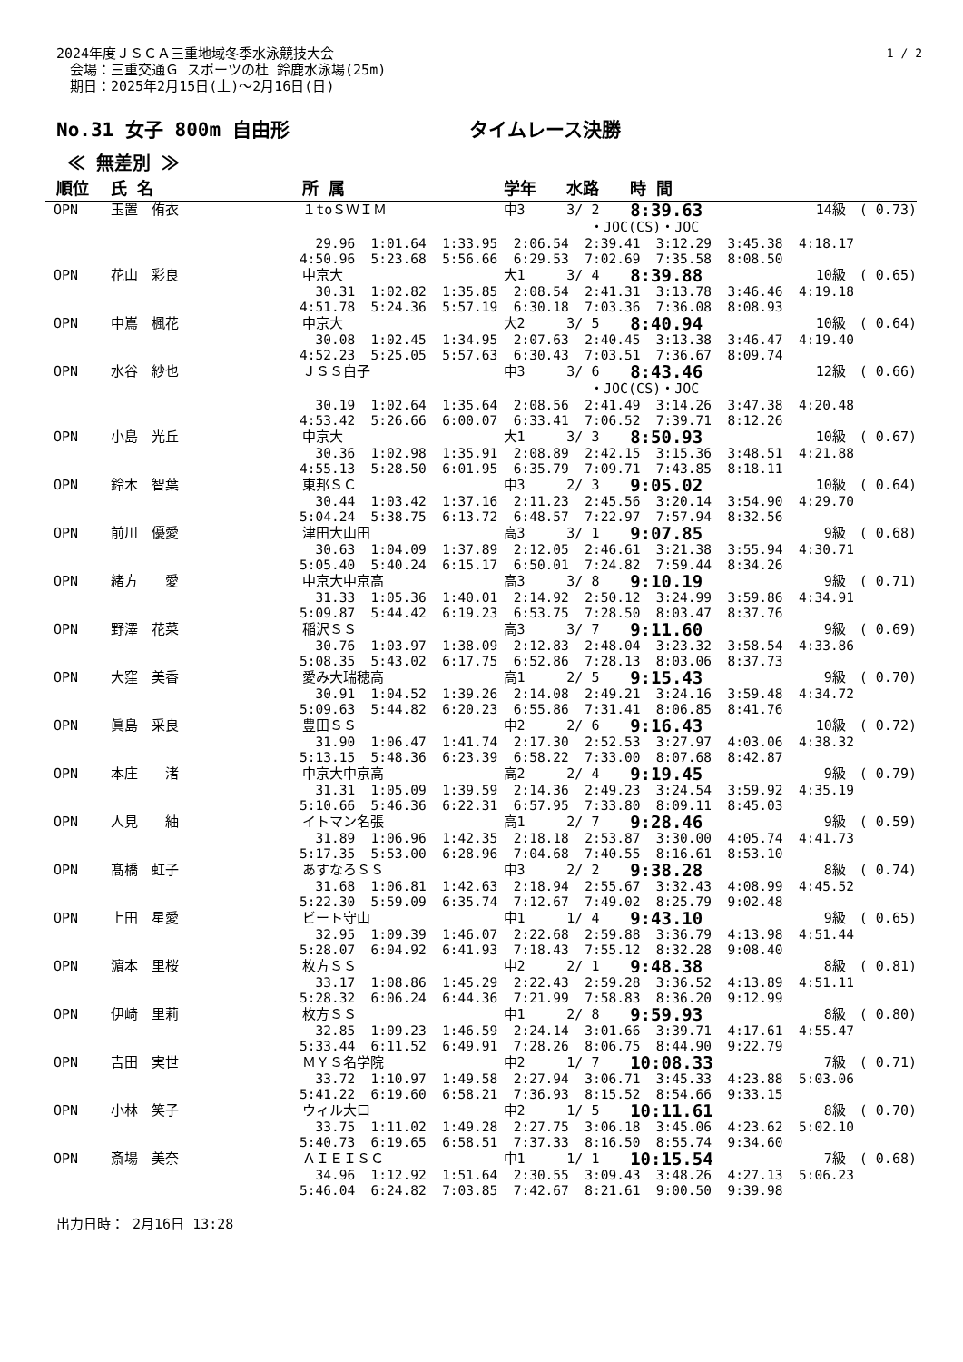1 / 2
2024年度ＪＳＣＡ三重地域冬季水泳競技大会
　会場：三重交通Ｇ スポーツの杜 鈴鹿水泳場(25m)
　期日：2025年2月15日(土)～2月16日(日)
No.31 女子 800m 自由形 タイムレース決勝
≪ 無差別 ≫
| 順位 | 氏 名 | 所 属 | 学年 | 水路 | 時 間 | |
| --- | --- | --- | --- | --- | --- | --- |
| OPN | 玉置 侑衣 | １toＳＷＩＭ | 中3 | 3/ 2 | 8:39.63 | 14級 ( 0.73) |
| ・JOC(CS)・JOC | | | | | | |
| 29.96 1:01.64 1:33.95 2:06.54 2:39.41 3:12.29 3:45.38 4:18.17 4:50.96 5:23.68 5:56.66 6:29.53 7:02.69 7:35.58 8:08.50 | | | | | | |
| OPN | 花山 彩良 | 中京大 | 大1 | 3/ 4 | 8:39.88 | 10級 ( 0.65) |
| 30.31 1:02.82 1:35.85 2:08.54 2:41.31 3:13.78 3:46.46 4:19.18 4:51.78 5:24.36 5:57.19 6:30.18 7:03.36 7:36.08 8:08.93 | | | | | | |
| OPN | 中嶌 楓花 | 中京大 | 大2 | 3/ 5 | 8:40.94 | 10級 ( 0.64) |
| 30.08 1:02.45 1:34.95 2:07.63 2:40.45 3:13.38 3:46.47 4:19.40 4:52.23 5:25.05 5:57.63 6:30.43 7:03.51 7:36.67 8:09.74 | | | | | | |
| OPN | 水谷 紗也 | ＪＳＳ白子 | 中3 | 3/ 6 | 8:43.46 | 12級 ( 0.66) |
| ・JOC(CS)・JOC | | | | | | |
| 30.19 1:02.64 1:35.64 2:08.56 2:41.49 3:14.26 3:47.38 4:20.48 4:53.42 5:26.66 6:00.07 6:33.41 7:06.52 7:39.71 8:12.26 | | | | | | |
| OPN | 小島 光丘 | 中京大 | 大1 | 3/ 3 | 8:50.93 | 10級 ( 0.67) |
| 30.36 1:02.98 1:35.91 2:08.89 2:42.15 3:15.36 3:48.51 4:21.88 4:55.13 5:28.50 6:01.95 6:35.79 7:09.71 7:43.85 8:18.11 | | | | | | |
| OPN | 鈴木 智葉 | 東邦ＳＣ | 中3 | 2/ 3 | 9:05.02 | 10級 ( 0.64) |
| 30.44 1:03.42 1:37.16 2:11.23 2:45.56 3:20.14 3:54.90 4:29.70 5:04.24 5:38.75 6:13.72 6:48.57 7:22.97 7:57.94 8:32.56 | | | | | | |
| OPN | 前川 優愛 | 津田大山田 | 高3 | 3/ 1 | 9:07.85 | 9級 ( 0.68) |
| 30.63 1:04.09 1:37.89 2:12.05 2:46.61 3:21.38 3:55.94 4:30.71 5:05.40 5:40.24 6:15.17 6:50.01 7:24.82 7:59.44 8:34.26 | | | | | | |
| OPN | 緒方 愛 | 中京大中京高 | 高3 | 3/ 8 | 9:10.19 | 9級 ( 0.71) |
| 31.33 1:05.36 1:40.01 2:14.92 2:50.12 3:24.99 3:59.86 4:34.91 5:09.87 5:44.42 6:19.23 6:53.75 7:28.50 8:03.47 8:37.76 | | | | | | |
| OPN | 野澤 花菜 | 稲沢ＳＳ | 高3 | 3/ 7 | 9:11.60 | 9級 ( 0.69) |
| 30.76 1:03.97 1:38.09 2:12.83 2:48.04 3:23.32 3:58.54 4:33.86 5:08.35 5:43.02 6:17.75 6:52.86 7:28.13 8:03.06 8:37.73 | | | | | | |
| OPN | 大窪 美香 | 愛み大瑞穂高 | 高1 | 2/ 5 | 9:15.43 | 9級 ( 0.70) |
| 30.91 1:04.52 1:39.26 2:14.08 2:49.21 3:24.16 3:59.48 4:34.72 5:09.63 5:44.82 6:20.23 6:55.86 7:31.41 8:06.85 8:41.76 | | | | | | |
| OPN | 眞島 采良 | 豊田ＳＳ | 中2 | 2/ 6 | 9:16.43 | 10級 ( 0.72) |
| 31.90 1:06.47 1:41.74 2:17.30 2:52.53 3:27.97 4:03.06 4:38.32 5:13.15 5:48.36 6:23.39 6:58.22 7:33.00 8:07.68 8:42.87 | | | | | | |
| OPN | 本庄 渚 | 中京大中京高 | 高2 | 2/ 4 | 9:19.45 | 9級 ( 0.79) |
| 31.31 1:05.09 1:39.59 2:14.36 2:49.23 3:24.54 3:59.92 4:35.19 5:10.66 5:46.36 6:22.31 6:57.95 7:33.80 8:09.11 8:45.03 | | | | | | |
| OPN | 人見 紬 | イトマン名張 | 高1 | 2/ 7 | 9:28.46 | 9級 ( 0.59) |
| 31.89 1:06.96 1:42.35 2:18.18 2:53.87 3:30.00 4:05.74 4:41.73 5:17.35 5:53.00 6:28.96 7:04.68 7:40.55 8:16.61 8:53.10 | | | | | | |
| OPN | 髙橋 虹子 | あすなろＳＳ | 中3 | 2/ 2 | 9:38.28 | 8級 ( 0.74) |
| 31.68 1:06.81 1:42.63 2:18.94 2:55.67 3:32.43 4:08.99 4:45.52 5:22.30 5:59.09 6:35.74 7:12.67 7:49.02 8:25.79 9:02.48 | | | | | | |
| OPN | 上田 星愛 | ビート守山 | 中1 | 1/ 4 | 9:43.10 | 9級 ( 0.65) |
| 32.95 1:09.39 1:46.07 2:22.68 2:59.88 3:36.79 4:13.98 4:51.44 5:28.07 6:04.92 6:41.93 7:18.43 7:55.12 8:32.28 9:08.40 | | | | | | |
| OPN | 濵本 里桜 | 枚方ＳＳ | 中2 | 2/ 1 | 9:48.38 | 8級 ( 0.81) |
| 33.17 1:08.86 1:45.29 2:22.43 2:59.28 3:36.52 4:13.89 4:51.11 5:28.32 6:06.24 6:44.36 7:21.99 7:58.83 8:36.20 9:12.99 | | | | | | |
| OPN | 伊崎 里莉 | 枚方ＳＳ | 中1 | 2/ 8 | 9:59.93 | 8級 ( 0.80) |
| 32.85 1:09.23 1:46.59 2:24.14 3:01.66 3:39.71 4:17.61 4:55.47 5:33.44 6:11.52 6:49.91 7:28.26 8:06.75 8:44.90 9:22.79 | | | | | | |
| OPN | 吉田 実世 | ＭＹＳ名学院 | 中2 | 1/ 7 | 10:08.33 | 7級 ( 0.71) |
| 33.72 1:10.97 1:49.58 2:27.94 3:06.71 3:45.33 4:23.88 5:03.06 5:41.22 6:19.60 6:58.21 7:36.93 8:15.52 8:54.66 9:33.15 | | | | | | |
| OPN | 小林 笑子 | ウィル大口 | 中2 | 1/ 5 | 10:11.61 | 8級 ( 0.70) |
| 33.75 1:11.02 1:49.28 2:27.75 3:06.18 3:45.06 4:23.62 5:02.10 5:40.73 6:19.65 6:58.51 7:37.33 8:16.50 8:55.74 9:34.60 | | | | | | |
| OPN | 斎場 美奈 | ＡＩＥＩＳＣ | 中1 | 1/ 1 | 10:15.54 | 7級 ( 0.68) |
| 34.96 1:12.92 1:51.64 2:30.55 3:09.43 3:48.26 4:27.13 5:06.23 5:46.04 6:24.82 7:03.85 7:42.67 8:21.61 9:00.50 9:39.98 | | | | | | |
出力日時： 2月16日 13:28